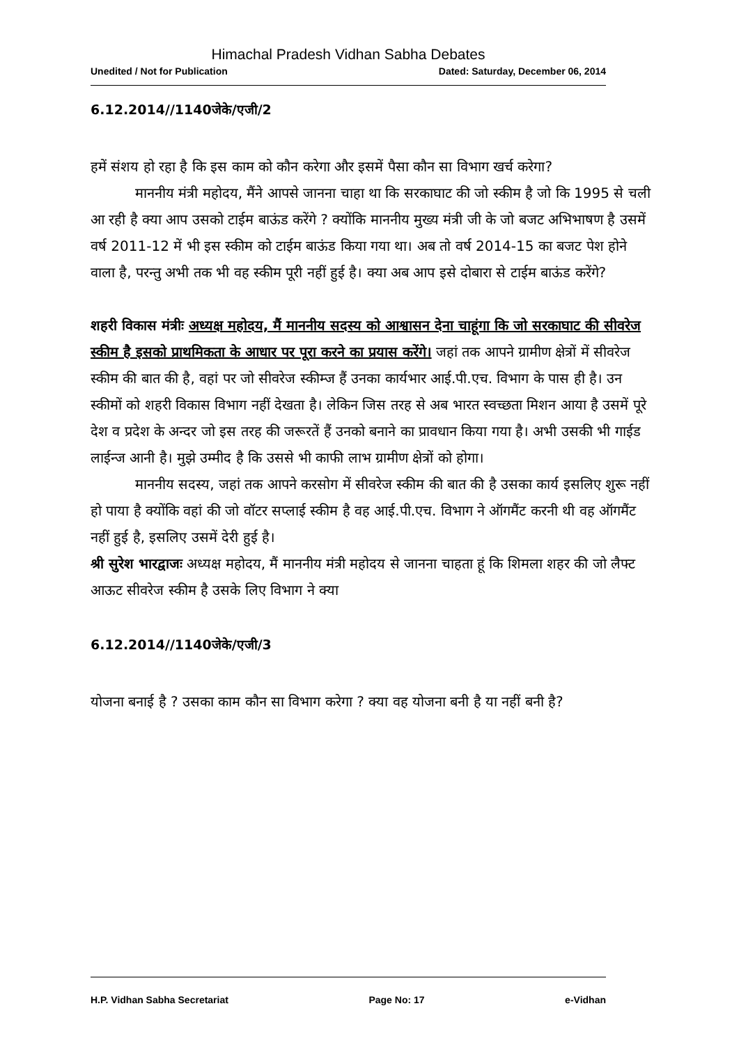Himachal Pradesh Vidhan Sabha Debates
Unedited / Not for Publication Dated: Saturday, December 06, 2014
6.12.2014//1140जेके/एजी/2
हमें संशय हो रहा है कि इस काम को कौन करेगा और इसमें पैसा कौन सा विभाग खर्च करेगा?
माननीय मंत्री महोदय, मैंने आपसे जानना चाहा था कि सरकाघाट की जो स्कीम है जो कि 1995 से चली आ रही है क्या आप उसको टाईम बाऊंड करेंगे ? क्योंकि माननीय मुख्य मंत्री जी के जो बजट अभिभाषण है उसमें वर्ष 2011-12 में भी इस स्कीम को टाईम बाऊंड किया गया था। अब तो वर्ष 2014-15 का बजट पेश होने वाला है, परन्तु अभी तक भी वह स्कीम पूरी नहीं हुई है। क्या अब आप इसे दोबारा से टाईम बाऊंड करेंगे?
शहरी विकास मंत्रीः अध्यक्ष महोदय, मैं माननीय सदस्य को आश्वासन देना चाहूंगा कि जो सरकाघाट की सीवरेज स्कीम है इसको प्राथमिकता के आधार पर पूरा करने का प्रयास करेंगे। जहां तक आपने ग्रामीण क्षेत्रों में सीवरेज स्कीम की बात की है, वहां पर जो सीवरेज स्कीम्ज हैं उनका कार्यभार आई.पी.एच. विभाग के पास ही है। उन स्कीमों को शहरी विकास विभाग नहीं देखता है। लेकिन जिस तरह से अब भारत स्वच्छता मिशन आया है उसमें पूरे देश व प्रदेश के अन्दर जो इस तरह की जरूरतें हैं उनको बनाने का प्रावधान किया गया है। अभी उसकी भी गाईड लाईन्ज आनी है। मुझे उम्मीद है कि उससे भी काफी लाभ ग्रामीण क्षेत्रों को होगा।
माननीय सदस्य, जहां तक आपने करसोग में सीवरेज स्कीम की बात की है उसका कार्य इसलिए शुरू नहीं हो पाया है क्योंकि वहां की जो वॉटर सप्लाई स्कीम है वह आई.पी.एच. विभाग ने ऑगमैंट करनी थी वह ऑगमैंट नहीं हुई है, इसलिए उसमें देरी हुई है।
श्री सुरेश भारद्वाजः अध्यक्ष महोदय, मैं माननीय मंत्री महोदय से जानना चाहता हूं कि शिमला शहर की जो लैफ्ट आऊट सीवरेज स्कीम है उसके लिए विभाग ने क्या
6.12.2014//1140जेके/एजी/3
योजना बनाई है ? उसका काम कौन सा विभाग करेगा ? क्या वह योजना बनी है या नहीं बनी है?
H.P. Vidhan Sabha Secretariat Page No: 17 e-Vidhan